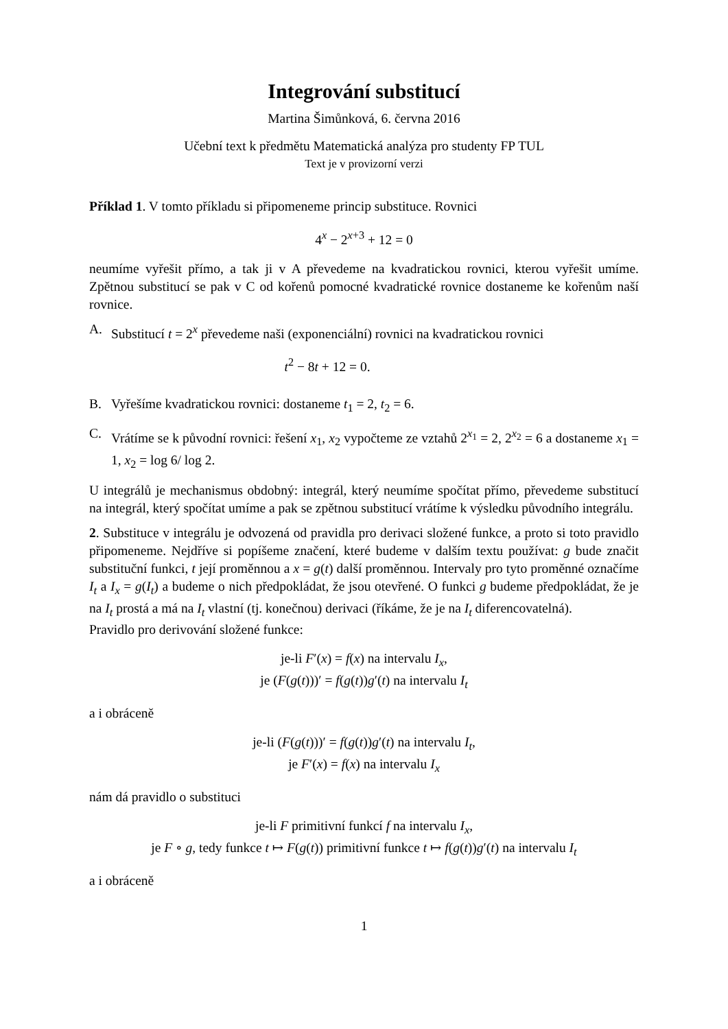Integrování substitucí
Martina Šimůnková, 6. června 2016
Učební text k předmětu Matematická analýza pro studenty FP TUL
Text je v provizorní verzi
Příklad 1. V tomto příkladu si připomeneme princip substituce. Rovnici
4<sup>x</sup> − 2<sup>x+3</sup> + 12 = 0
neumíme vyřešit přímo, a tak ji v A převedeme na kvadratickou rovnici, kterou vyřešit umíme. Zpětnou substitucí se pak v C od kořenů pomocné kvadratické rovnice dostaneme ke kořenům naší rovnice.
A. Substitucí t = 2<sup>x</sup> převedeme naši (exponenciální) rovnici na kvadratickou rovnici
t<sup>2</sup> − 8t + 12 = 0.
B. Vyřešíme kvadratickou rovnici: dostaneme t<sub>1</sub> = 2, t<sub>2</sub> = 6.
C. Vrátíme se k původní rovnici: řešení x<sub>1</sub>, x<sub>2</sub> vypočteme ze vztahů 2<sup>x<sub>1</sub></sup> = 2, 2<sup>x<sub>2</sub></sup> = 6 a dostaneme x<sub>1</sub> = 1, x<sub>2</sub> = log 6/ log 2.
U integrálů je mechanismus obdobný: integrál, který neumíme spočítat přímo, převedeme substitucí na integrál, který spočítat umíme a pak se zpětnou substitucí vrátíme k výsledku původního integrálu.
2. Substituce v integrálu je odvozená od pravidla pro derivaci složené funkce, a proto si toto pravidlo připomeneme. Nejdříve si popíšeme značení, které budeme v dalším textu používat: g bude značit substituční funkci, t její proměnnou a x = g(t) další proměnnou. Intervaly pro tyto proměnné označíme I<sub>t</sub> a I<sub>x</sub> = g(I<sub>t</sub>) a budeme o nich předpokládat, že jsou otevřené. O funkci g budeme předpokládat, že je na I<sub>t</sub> prostá a má na I<sub>t</sub> vlastní (tj. konečnou) derivaci (říkáme, že je na I<sub>t</sub> diferencovatelná).
Pravidlo pro derivování složené funkce:
je-li F′(x) = f(x) na intervalu I<sub>x</sub>,
je (F(g(t)))′ = f(g(t))g′(t) na intervalu I<sub>t</sub>
a i obráceně
je-li (F(g(t)))′ = f(g(t))g′(t) na intervalu I<sub>t</sub>,
je F′(x) = f(x) na intervalu I<sub>x</sub>
nám dá pravidlo o substituci
je-li F primitivní funkcí f na intervalu I<sub>x</sub>,
je F ∘ g, tedy funkce t ↦ F(g(t)) primitivní funkce t ↦ f(g(t))g′(t) na intervalu I<sub>t</sub>
a i obráceně
1